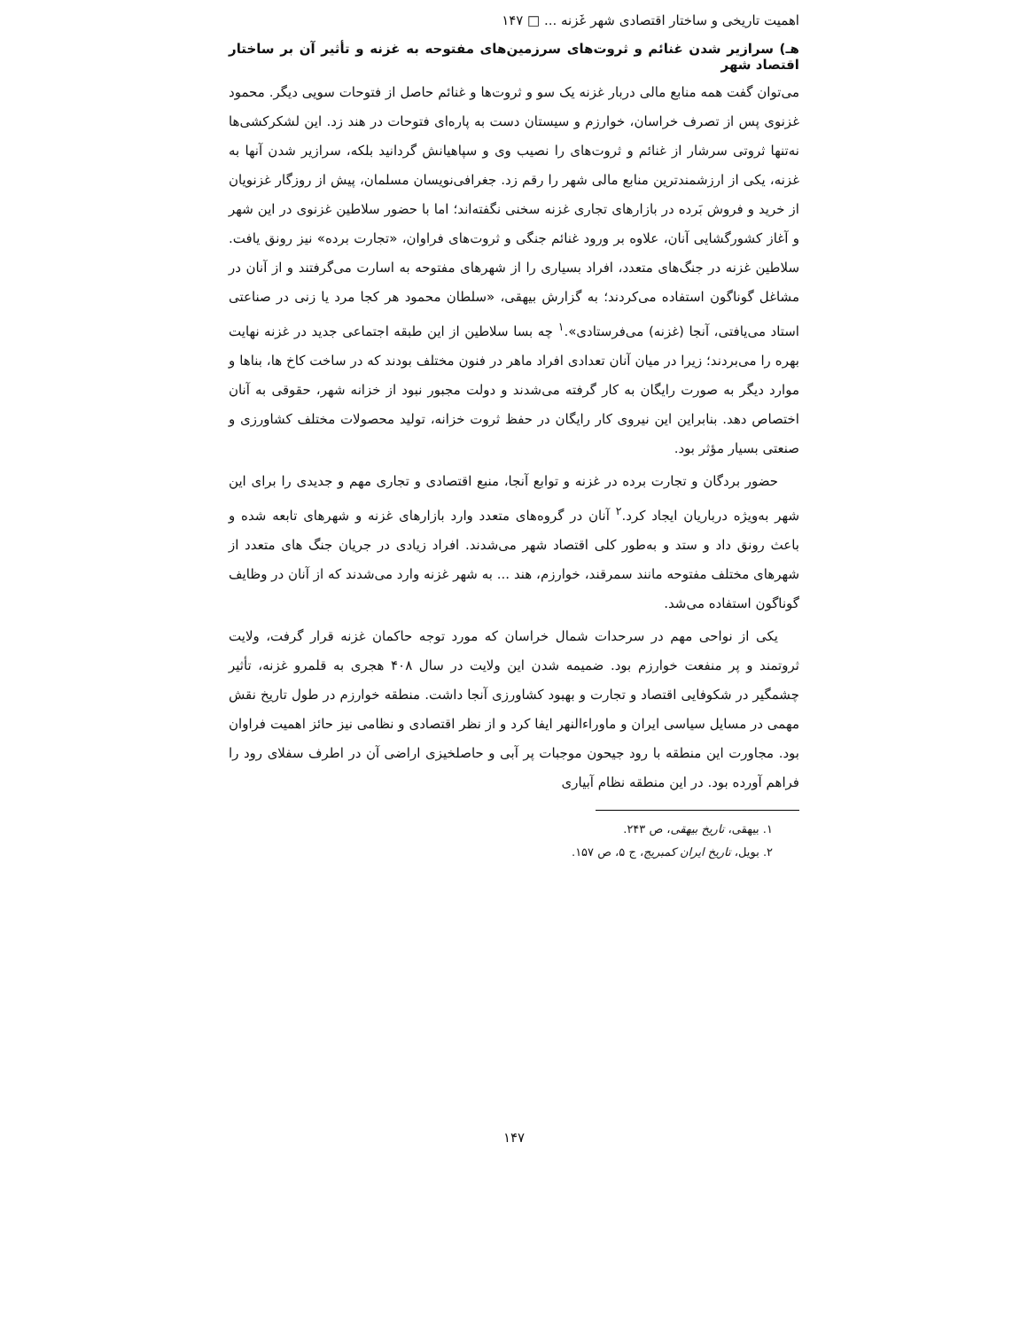اهمیت تاریخی و ساختار اقتصادی شهر غَزنه ... □ ۱۴۷
هـ) سرازیر شدن غنائم و ثروت‌های سرزمین‌های مفتوحه به غزنه و تأثیر آن بر ساختار اقتصاد شهر
می‌توان گفت همه منابع مالی دربار غزنه یک سو و ثروت‌ها و غنائم حاصل از فتوحات سویی دیگر. محمود غزنوی پس از تصرف خراسان، خوارزم و سیستان دست به پاره‌ای فتوحات در هند زد. این لشکرکشی‌ها نه‌تنها ثروتی سرشار از غنائم و ثروت‌های را نصیب وی و سپاهیانش گردانید بلکه، سرازیر شدن آنها به غزنه، یکی از ارزشمندترین منابع مالی شهر را رقم زد. جغرافی‌نویسان مسلمان، پیش از روزگار غزنویان از خرید و فروش بَرده در بازارهای تجاری غزنه سخنی نگفته‌اند؛ اما با حضور سلاطین غزنوی در این شهر و آغاز کشورگشایی آنان، علاوه بر ورود غنائم جنگی و ثروت‌های فراوان، «تجارت برده» نیز رونق یافت. سلاطین غزنه در جنگ‌های متعدد، افراد بسیاری را از شهرهای مفتوحه به اسارت می‌گرفتند و از آنان در مشاغل گوناگون استفاده می‌کردند؛ به گزارش بیهقی، «سلطان محمود هر کجا مرد یا زنی در صناعتی استاد می‌یافتی، آنجا (غزنه) می‌فرستادی».<sup>۱</sup> چه بسا سلاطین از این طبقه اجتماعی جدید در غزنه نهایت بهره را می‌بردند؛ زیرا در میان آنان تعدادی افراد ماهر در فنون مختلف بودند که در ساخت کاخ ها، بناها و موارد دیگر به صورت رایگان به کار گرفته می‌شدند و دولت مجبور نبود از خزانه شهر، حقوقی به آنان اختصاص دهد. بنابراین این نیروی کار رایگان در حفظ ثروت خزانه، تولید محصولات مختلف کشاورزی و صنعتی بسیار مؤثر بود.
حضور بردگان و تجارت برده در غزنه و توابع آنجا، منبع اقتصادی و تجاری مهم و جدیدی را برای این شهر به‌ویژه درباریان ایجاد کرد.<sup>۲</sup> آنان در گروه‌های متعدد وارد بازارهای غزنه و شهرهای تابعه شده و باعث رونق داد و ستد و به‌طور کلی اقتصاد شهر می‌شدند. افراد زیادی در جریان جنگ های متعدد از شهرهای مختلف مفتوحه مانند سمرقند، خوارزم، هند ... به شهر غزنه وارد می‌شدند که از آنان در وظایف گوناگون استفاده می‌شد.
یکی از نواحی مهم در سرحدات شمال خراسان که مورد توجه حاکمان غزنه قرار گرفت، ولایت ثروتمند و پر منفعت خوارزم بود. ضمیمه شدن این ولایت در سال ۴۰۸ هجری به قلمرو غزنه، تأثیر چشمگیر در شکوفایی اقتصاد و تجارت و بهبود کشاورزی آنجا داشت. منطقه خوارزم در طول تاریخ نقش مهمی در مسایل سیاسی ایران و ماوراءالنهر ایفا کرد و از نظر اقتصادی و نظامی نیز حائز اهمیت فراوان بود. مجاورت این منطقه با رود جیحون موجبات پر آبی و حاصلخیزی اراضی آن در اطرف سفلای رود را فراهم آورده بود. در این منطقه نظام آبیاری
۱. بیهقی، تاریخ بیهقی، ص ۲۴۳.
۲. بویل، تاریخ ایران کمبریج، ج ۵، ص ۱۵۷.
۱۴۷